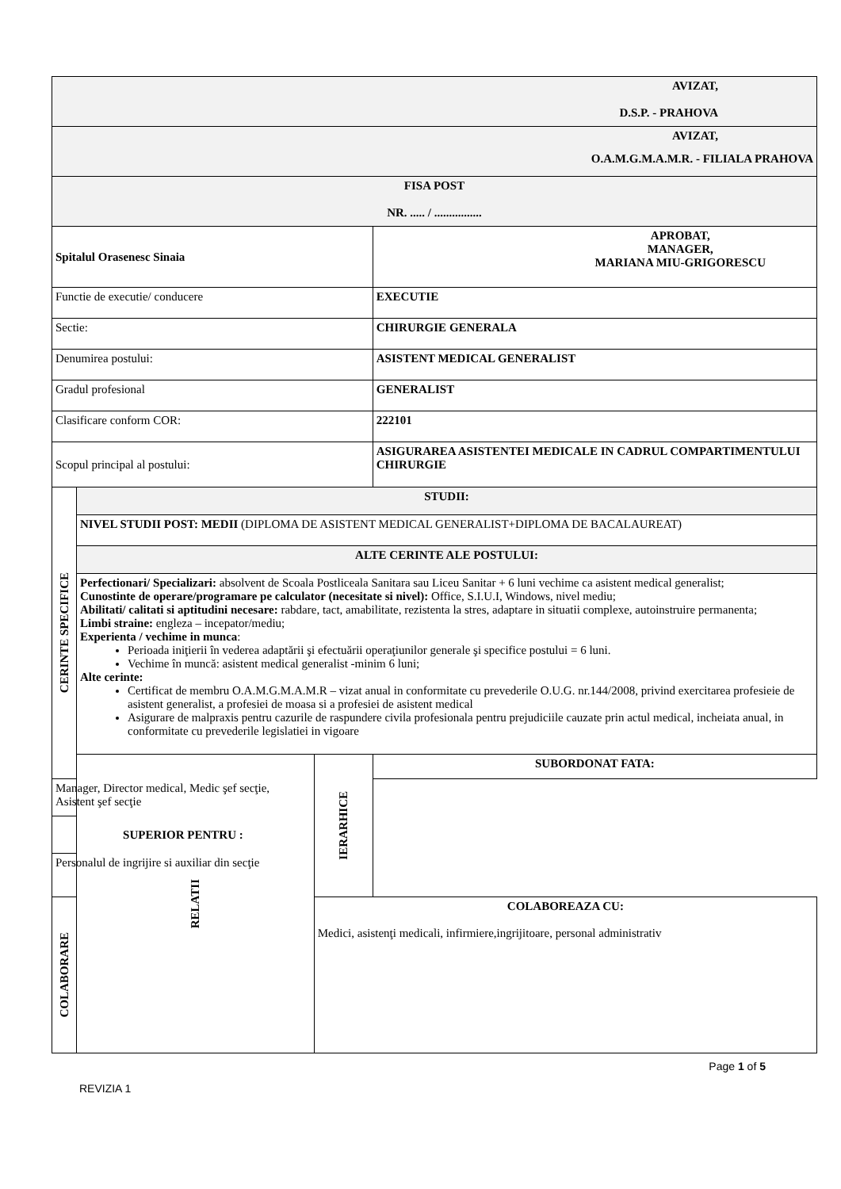| AVIZAT, D.S.P. - PRAHOVA | | | |
| AVIZAT, O.A.M.G.M.A.M.R. - FILIALA PRAHOVA | | | |
| FISA POST NR. ..... / ................ | | | |
| Spitalul Orasenesc Sinaia | | | APROBAT, MANAGER, MARIANA MIU-GRIGORESCU |
| Functie de executie/ conducere | | | EXECUTIE |
| Sectie: | | | CHIRURGIE GENERALA |
| Denumirea postului: | | | ASISTENT MEDICAL GENERALIST |
| Gradul profesional | | | GENERALIST |
| Clasificare conform COR: | | | 222101 |
| Scopul principal al postului: | | | ASIGURAREA ASISTENTEI MEDICALE IN CADRUL COMPARTIMENTULUI CHIRURGIE |
| CERINTE SPECIFICE | STUDII: | | |
| | NIVEL STUDII POST: MEDII (DIPLOMA DE ASISTENT MEDICAL GENERALIST+DIPLOMA DE BACALAUREAT) | | |
| | ALTE CERINTE ALE POSTULUI: | | |
| | Perfectionari/ Specializari: absolvent de Scoala Postliceala Sanitara sau Liceu Sanitar + 6 luni vechime ca asistent medical generalist; Cunostinte de operare/programare pe calculator (necesitate si nivel): Office, S.I.U.I, Windows, nivel mediu; Abilitati/ calitati si aptitudini necesare: rabdare, tact, amabilitate, rezistenta la stres, adaptare in situatii complexe, autoinstruire permanenta; Limbi straine: engleza – incepator/mediu; Experienta / vechime in munca : Perioada iniţierii în vederea adaptării şi efectuării operaţiunilor generale şi specifice postului = 6 luni. Vechime în muncă: asistent medical generalist -minim 6 luni; Alte cerinte: Certificat de membru O.A.M.G.M.A.M.R – vizat anual in conformitate cu prevederile O.U.G. nr.144/2008, privind exercitarea profesieie de asistent generalist, a profesiei de moasa si a profesiei de asistent medical Asigurare de malpraxis pentru cazurile de raspundere civila profesionala pentru prejudiciile cauzate prin actul medical, incheiata anual, in conformitate cu prevederile legislatiei in vigoare | | |
| | RELATII | IERARHICE | SUBORDONAT FATA: |
| Manager, Director medical, Medic şef secţie, Asistent şef secţie | | | |
| SUPERIOR PENTRU : | | | |
| Personalul de ingrijire si auxiliar din secţie | | | |
| COLABORARE | | COLABOREAZA CU: Medici, asistenţi medicali, infirmiere,ingrijitoare, personal administrativ | |
Page 1 of 5
REVIZIA 1